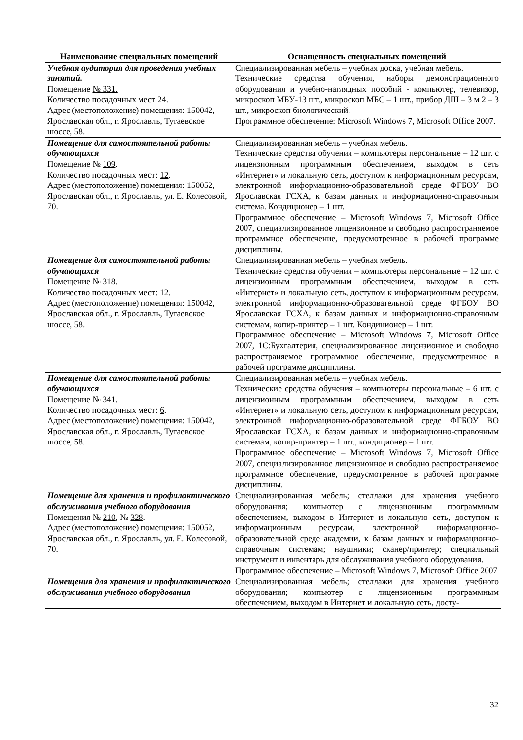| Наименование специальных помещений | Оснащенность специальных помещений |
| --- | --- |
| Учебная аудитория для проведения учебных занятий. Помещение № 331. Количество посадочных мест 24. Адрес (местоположение) помещения: 150042, Ярославская обл., г. Ярославль, Тутаевское шоссе, 58. | Специализированная мебель – учебная доска, учебная мебель. Технические средства обучения, наборы демонстрационного оборудования и учебно-наглядных пособий - компьютер, телевизор, микроскоп МБУ-13 шт., микроскоп МБС – 1 шт., прибор ДШ – 3 м 2 – 3 шт., микроскоп биологический. Программное обеспечение: Microsoft Windows 7, Microsoft Office 2007. |
| Помещение для самостоятельной работы обучающихся Помещение № 109 . Количество посадочных мест: 12 . Адрес (местоположение) помещения: 150052, Ярославская обл., г. Ярославль, ул. Е. Колесовой, 70. | Специализированная мебель – учебная мебель. Технические средства обучения – компьютеры персональные – 12 шт. с лицензионным программным обеспечением, выходом в сеть «Интернет» и локальную сеть, доступом к информационным ресурсам, электронной информационно-образовательной среде ФГБОУ ВО Ярославская ГСХА, к базам данных и информационно-справочным система. Кондиционер – 1 шт. Программное обеспечение – Microsoft Windows 7, Microsoft Office 2007, специализированное лицензионное и свободно распространяемое программное обеспечение, предусмотренное в рабочей программе дисциплины. |
| Помещение для самостоятельной работы обучающихся Помещение № 318 . Количество посадочных мест: 12 . Адрес (местоположение) помещения: 150042, Ярославская обл., г. Ярославль, Тутаевское шоссе, 58. | Специализированная мебель – учебная мебель. Технические средства обучения – компьютеры персональные – 12 шт. с лицензионным программным обеспечением, выходом в сеть «Интернет» и локальную сеть, доступом к информационным ресурсам, электронной информационно-образовательной среде ФГБОУ ВО Ярославская ГСХА, к базам данных и информационно-справочным системам, копир-принтер – 1 шт. Кондиционер – 1 шт. Программное обеспечение – Microsoft Windows 7, Microsoft Office 2007, 1С:Бухгалтерия, специализированное лицензионное и свободно распространяемое программное обеспечение, предусмотренное в рабочей программе дисциплины. |
| Помещение для самостоятельной работы обучающихся Помещение № 341 . Количество посадочных мест: 6 . Адрес (местоположение) помещения: 150042, Ярославская обл., г. Ярославль, Тутаевское шоссе, 58. | Специализированная мебель – учебная мебель. Технические средства обучения – компьютеры персональные – 6 шт. с лицензионным программным обеспечением, выходом в сеть «Интернет» и локальную сеть, доступом к информационным ресурсам, электронной информационно-образовательной среде ФГБОУ ВО Ярославская ГСХА, к базам данных и информационно-справочным системам, копир-принтер – 1 шт., кондиционер – 1 шт. Программное обеспечение – Microsoft Windows 7, Microsoft Office 2007, специализированное лицензионное и свободно распространяемое программное обеспечение, предусмотренное в рабочей программе дисциплины. |
| Помещение для хранения и профилактического обслуживания учебного оборудования Помещения № 210 , № 328 . Адрес (местоположение) помещения: 150052, Ярославская обл., г. Ярославль, ул. Е. Колесовой, 70. | Специализированная мебель; стеллажи для хранения учебного оборудования; компьютер с лицензионным программным обеспечением, выходом в Интернет и локальную сеть, доступом к информационным ресурсам, электронной информационно-образовательной среде академии, к базам данных и информационно-справочным системам; наушники; сканер/принтер; специальный инструмент и инвентарь для обслуживания учебного оборудования. Программное обеспечение – Microsoft Windows 7, Microsoft Office 2007 |
| Помещения для хранения и профилактического обслуживания учебного оборудования | Специализированная мебель; стеллажи для хранения учебного оборудования; компьютер с лицензионным программным обеспечением, выходом в Интернет и локальную сеть, досту- |
32